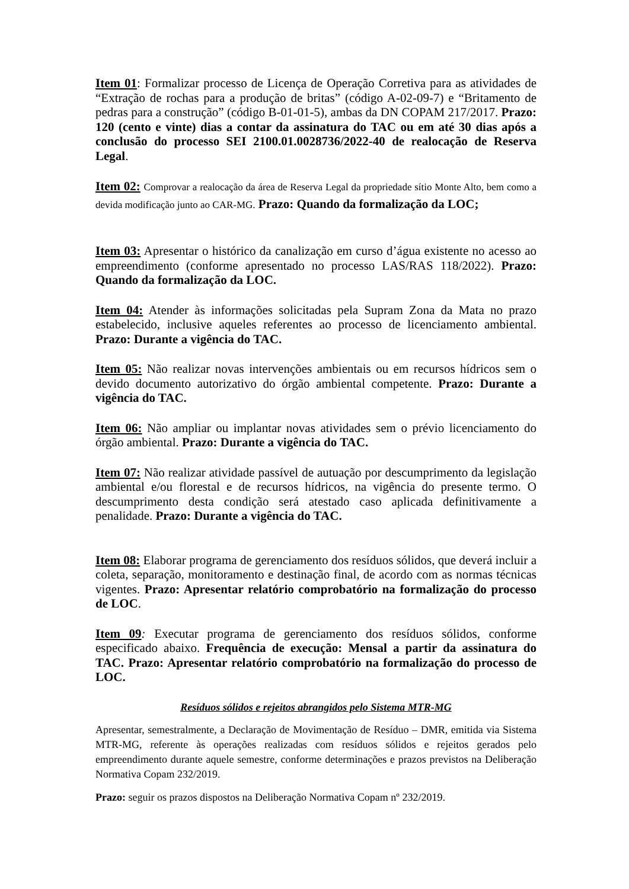Item 01: Formalizar processo de Licença de Operação Corretiva para as atividades de “Extração de rochas para a produção de britas” (código A-02-09-7) e “Britamento de pedras para a construção” (código B-01-01-5), ambas da DN COPAM 217/2017. Prazo: 120 (cento e vinte) dias a contar da assinatura do TAC ou em até 30 dias após a conclusão do processo SEI 2100.01.0028736/2022-40 de realocação de Reserva Legal.
Item 02: Comprovar a realocação da área de Reserva Legal da propriedade sítio Monte Alto, bem como a devida modificação junto ao CAR-MG. Prazo: Quando da formalização da LOC;
Item 03: Apresentar o histórico da canalização em curso d’água existente no acesso ao empreendimento (conforme apresentado no processo LAS/RAS 118/2022). Prazo: Quando da formalização da LOC.
Item 04: Atender às informações solicitadas pela Supram Zona da Mata no prazo estabelecido, inclusive aqueles referentes ao processo de licenciamento ambiental. Prazo: Durante a vigência do TAC.
Item 05: Não realizar novas intervenções ambientais ou em recursos hídricos sem o devido documento autorizativo do órgão ambiental competente. Prazo: Durante a vigência do TAC.
Item 06: Não ampliar ou implantar novas atividades sem o prévio licenciamento do órgão ambiental. Prazo: Durante a vigência do TAC.
Item 07: Não realizar atividade passível de autuação por descumprimento da legislação ambiental e/ou florestal e de recursos hídricos, na vigência do presente termo. O descumprimento desta condição será atestado caso aplicada definitivamente a penalidade. Prazo: Durante a vigência do TAC.
Item 08: Elaborar programa de gerenciamento dos resíduos sólidos, que deverá incluir a coleta, separação, monitoramento e destinação final, de acordo com as normas técnicas vigentes. Prazo: Apresentar relatório comprobatório na formalização do processo de LOC.
Item 09: Executar programa de gerenciamento dos resíduos sólidos, conforme especificado abaixo. Frequência de execução: Mensal a partir da assinatura do TAC. Prazo: Apresentar relatório comprobatório na formalização do processo de LOC.
Resíduos sólidos e rejeitos abrangidos pelo Sistema MTR-MG
Apresentar, semestralmente, a Declaração de Movimentação de Resíduo – DMR, emitida via Sistema MTR-MG, referente às operações realizadas com resíduos sólidos e rejeitos gerados pelo empreendimento durante aquele semestre, conforme determinações e prazos previstos na Deliberação Normativa Copam 232/2019.
Prazo: seguir os prazos dispostos na Deliberação Normativa Copam nº 232/2019.